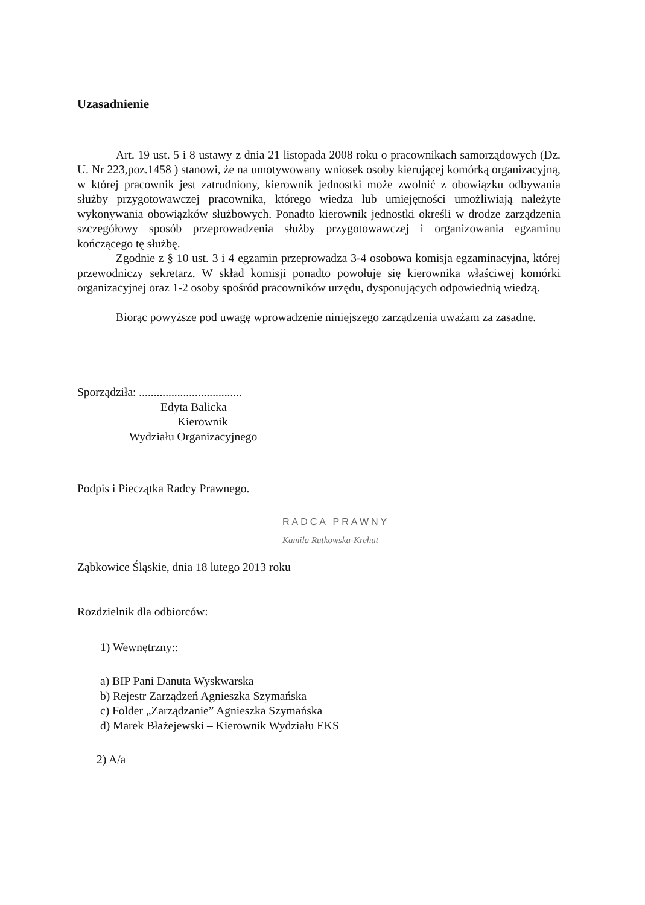Uzasadnienie
Art. 19 ust. 5 i 8 ustawy z dnia 21 listopada 2008 roku o pracownikach samorządowych (Dz. U. Nr 223,poz.1458 ) stanowi, że na umotywowany wniosek osoby kierującej komórką organizacyjną, w której pracownik jest zatrudniony, kierownik jednostki może zwolnić z obowiązku odbywania służby przygotowawczej pracownika, którego wiedza lub umiejętności umożliwiają należyte wykonywania obowiązków służbowych. Ponadto kierownik jednostki określi w drodze zarządzenia szczegółowy sposób przeprowadzenia służby przygotowawczej i organizowania egzaminu kończącego tę służbę.
Zgodnie z § 10 ust. 3 i 4 egzamin przeprowadza 3-4 osobowa komisja egzaminacyjna, której przewodniczy sekretarz. W skład komisji ponadto powołuje się kierownika właściwej komórki organizacyjnej oraz 1-2 osoby spośród pracowników urzędu, dysponujących odpowiednią wiedzą.
Biorąc powyższe pod uwagę wprowadzenie niniejszego zarządzenia uważam za zasadne.
Sporządziła: ...................................
Edyta Balicka
Kierownik
Wydziału Organizacyjnego
Podpis i Pieczątka Radcy Prawnego.
RADCA PRAWNY
Kamila Rutkowska-Krehut
Ząbkowice Śląskie, dnia 18 lutego 2013 roku
Rozdzielnik dla odbiorców:
1) Wewnętrzny::
a) BIP Pani Danuta Wyskwarska
b) Rejestr Zarządzeń Agnieszka Szymańska
c) Folder „Zarządzanie” Agnieszka Szymańska
d) Marek Błażejewski – Kierownik Wydziału EKS
2) A/a